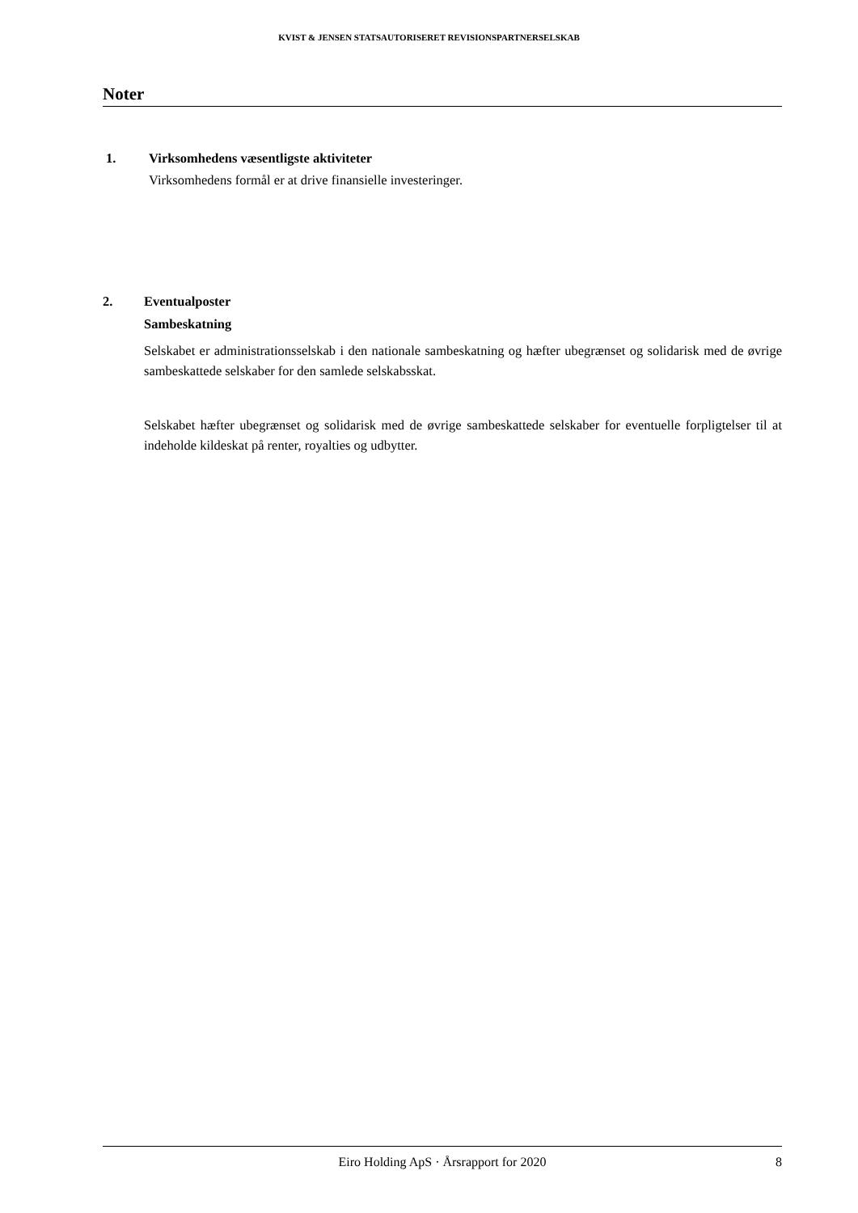KVIST & JENSEN STATSAUTORISERET REVISIONSPARTNERSELSKAB
Noter
1. Virksomhedens væsentligste aktiviteter
Virksomhedens formål er at drive finansielle investeringer.
2. Eventualposter
Sambeskatning
Selskabet er administrationsselskab i den nationale sambeskatning og hæfter ubegrænset og solidarisk med de øvrige sambeskattede selskaber for den samlede selskabsskat.
Selskabet hæfter ubegrænset og solidarisk med de øvrige sambeskattede selskaber for eventuelle forpligtelser til at indeholde kildeskat på renter, royalties og udbytter.
Eiro Holding ApS · Årsrapport for 2020 8